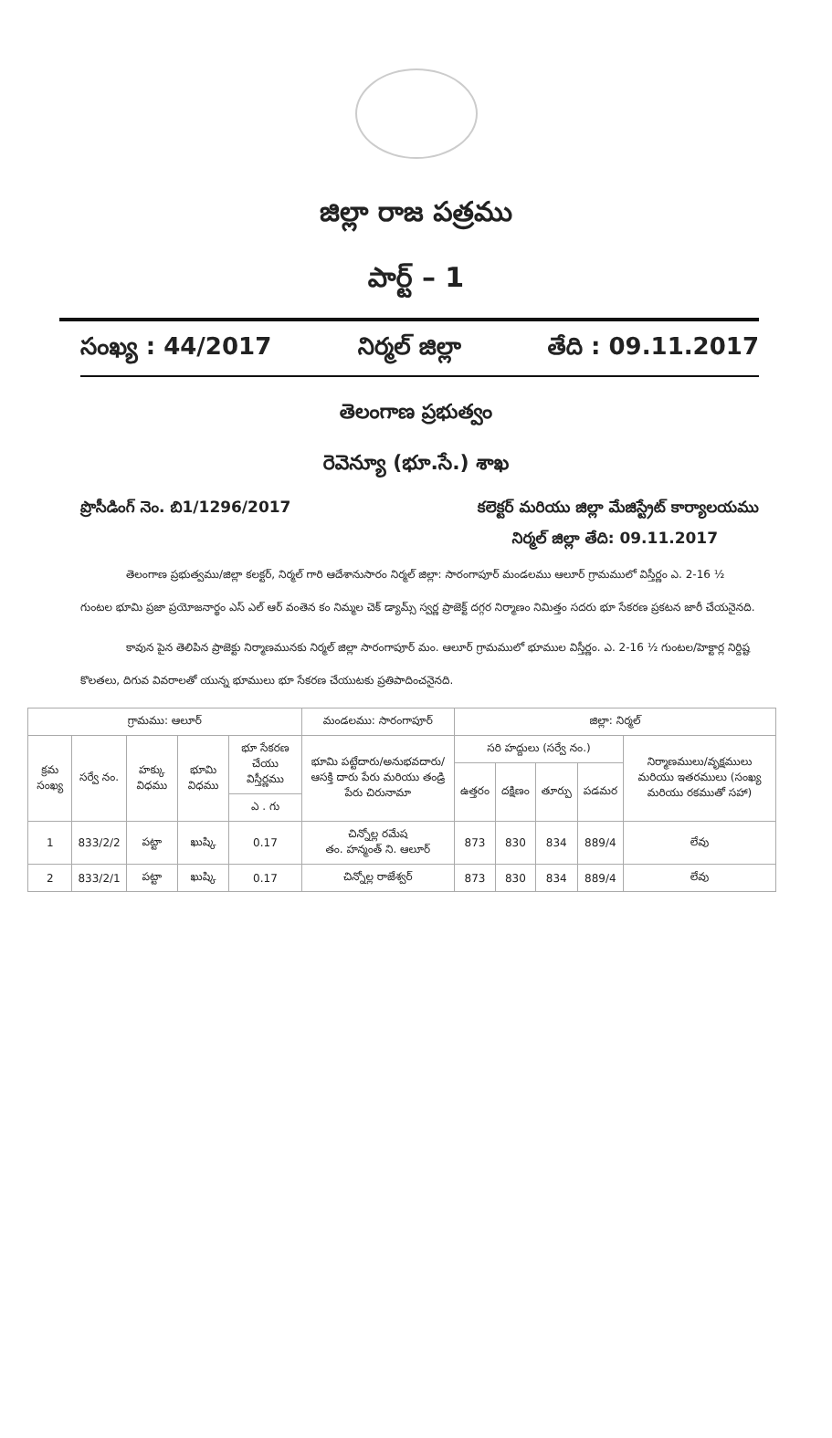జిల్లా రాజ పత్రము
పార్ట్ – 1
సంఖ్య : 44/2017 నిర్మల్ జిల్లా తేది : 09.11.2017
తెలంగాణ ప్రభుత్వం
రెవెన్యూ (భూ.సే.) శాఖ
ప్రొసీడింగ్ నెం. బి1/1296/2017 కలెక్టర్ మరియు జిల్లా మేజిస్ట్రేట్ కార్యాలయము
నిర్మల్ జిల్లా తేది: 09.11.2017
తెలంగాణ ప్రభుత్వము/జిల్లా కలక్టర్, నిర్మల్ గారి ఆదేశానుసారం నిర్మల్ జిల్లా: సారంగాపూర్ మండలము ఆలూర్ గ్రామములో విస్తీర్ణం ఎ. 2-16 ½ గుంటల భూమి ప్రజా ప్రయోజనార్థం ఎస్ ఎల్ ఆర్ వంతెన కం నిమ్మల చెక్ డ్యామ్స్ స్వర్ణ ప్రాజెక్ట్ దగ్గర నిర్మాణం నిమిత్తం సదరు భూ సేకరణ ప్రకటన జారీ చేయనైనది.
కావున పైన తెలిపిన ప్రాజెక్టు నిర్మాణమునకు నిర్మల్ జిల్లా సారంగాపూర్ మం. ఆలూర్ గ్రామములో భూముల విస్తీర్ణం. ఎ. 2-16 ½ గుంటల/హెక్టార్ల నిర్దిష్ట కొలతలు, దిగువ వివరాలతో యున్న భూములు భూ సేకరణ చేయుటకు ప్రతిపాదించనైనది.
| గ్రామము: ఆలూర్ | | | | | మండలము: సారంగాపూర్ | జిల్లా: నిర్మల్ | | | | |
| క్రమ సంఖ్య | సర్వే నం. | హక్కు విధము | భూమి విధము | భూ సేకరణ చేయు విస్తీర్ణము | భూమి పట్టేదారు/అనుభవదారు/ఆసక్తి దారు పేరు మరియు తండ్రి పేరు చిరునామా | సరి హద్దులు (సర్వే నం.) | | | | నిర్మాణములు/వృక్షములు మరియు ఇతరములు (సంఖ్య మరియు రకముతో సహా) |
| | | | | | | ఉత్తరం | దక్షిణం | తూర్పు | పడమర | |
| | | | | ఎ . గు | | | | | | |
| 1 | 833/2/2 | పట్టా | ఖుష్కి | 0.17 | చిన్నోల్ల రమేష తం. హన్మంత్ ని. ఆలూర్ | 873 | 830 | 834 | 889/4 | లేవు |
| 2 | 833/2/1 | పట్టా | ఖుష్కి | 0.17 | చిన్నోల్ల రాజేశ్వర్ | 873 | 830 | 834 | 889/4 | లేవు |